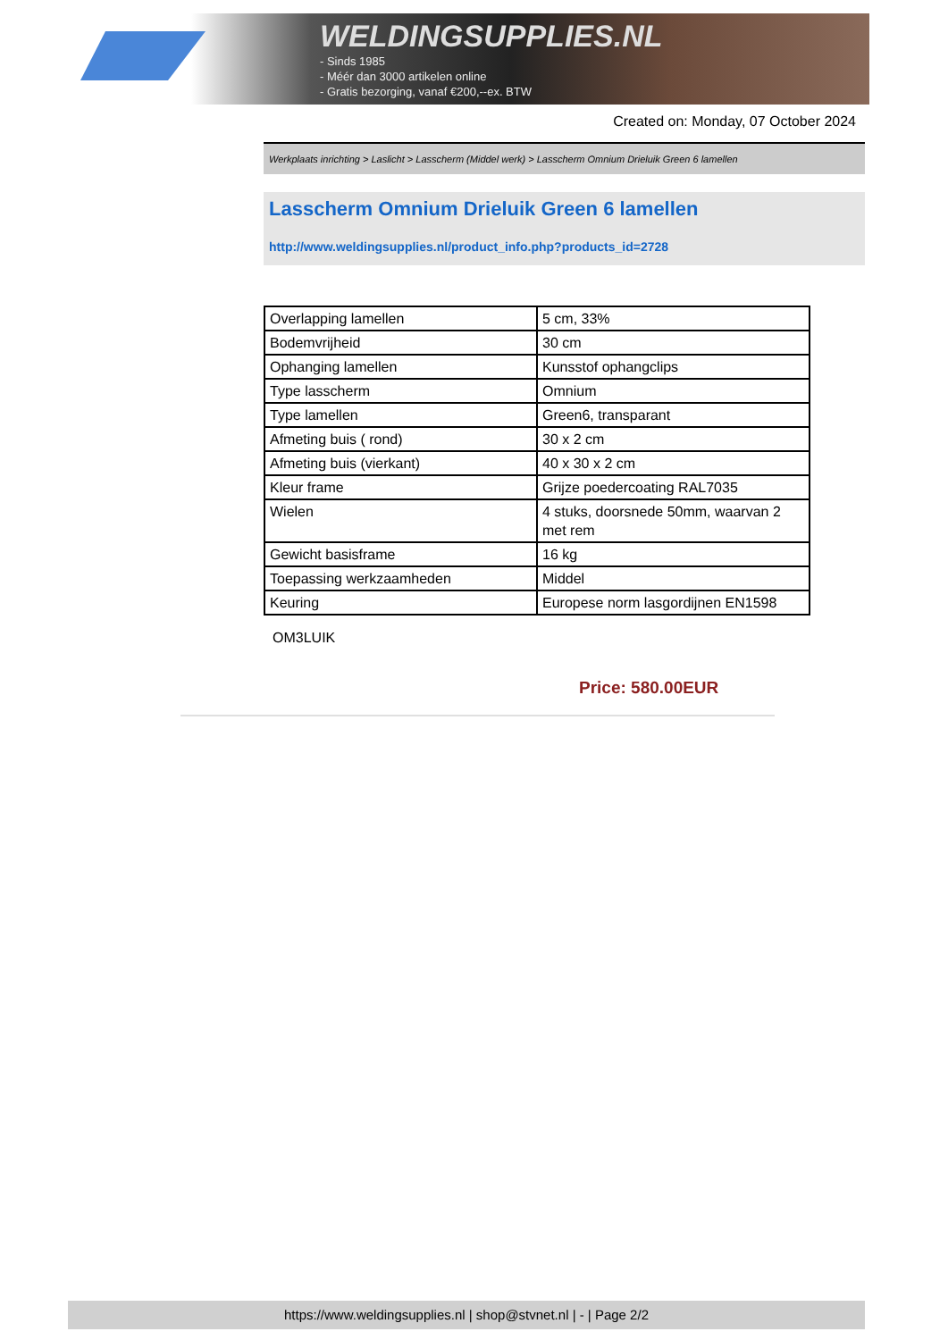WELDINGSUPPLIES.NL
- Sinds 1985
- Méér dan 3000 artikelen online
- Gratis bezorging, vanaf €200,--ex. BTW
Created on: Monday, 07 October 2024
Werkplaats inrichting > Laslicht > Lasscherm (Middel werk) > Lasscherm Omnium Drieluik Green 6 lamellen
Lasscherm Omnium Drieluik Green 6 lamellen
http://www.weldingsupplies.nl/product_info.php?products_id=2728
| Overlapping lamellen | 5 cm, 33% |
| Bodemvrijheid | 30 cm |
| Ophanging lamellen | Kunsstof ophangclips |
| Type lasscherm | Omnium |
| Type lamellen | Green6, transparant |
| Afmeting buis ( rond) | 30 x 2 cm |
| Afmeting buis (vierkant) | 40 x 30 x 2 cm |
| Kleur frame | Grijze poedercoating RAL7035 |
| Wielen | 4 stuks, doorsnede 50mm, waarvan 2 met rem |
| Gewicht basisframe | 16 kg |
| Toepassing werkzaamheden | Middel |
| Keuring | Europese norm lasgordijnen EN1598 |
OM3LUIK
Price: 580.00EUR
https://www.weldingsupplies.nl | shop@stvnet.nl | - | Page 2/2